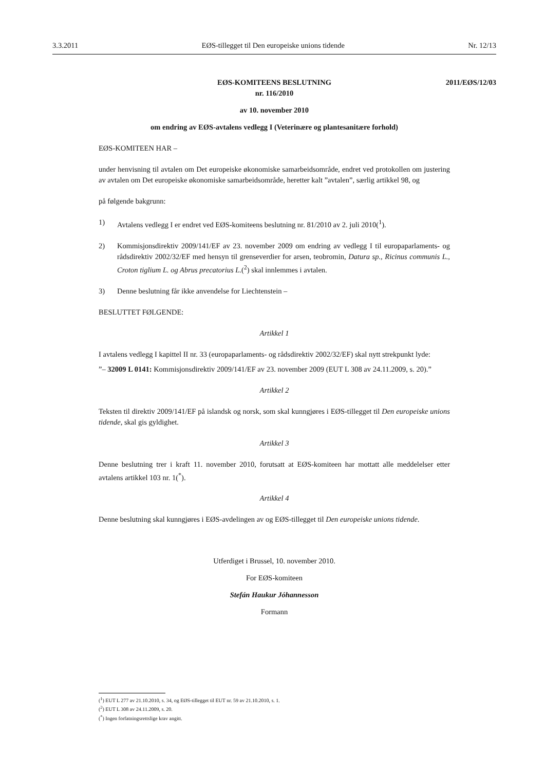3.3.2011 EØS-tillegget til Den europeiske unions tidende Nr. 12/13
2011/EØS/12/03
EØS-KOMITEENS BESLUTNING
nr. 116/2010
av 10. november 2010
om endring av EØS-avtalens vedlegg I (Veterinære og plantesanitære forhold)
EØS-KOMITEEN HAR –
under henvisning til avtalen om Det europeiske økonomiske samarbeidsområde, endret ved protokollen om justering av avtalen om Det europeiske økonomiske samarbeidsområde, heretter kalt ”avtalen”, særlig artikkel 98, og
på følgende bakgrunn:
1) Avtalens vedlegg I er endret ved EØS-komiteens beslutning nr. 81/2010 av 2. juli 2010(<sup>1</sup>).
2) Kommisjonsdirektiv 2009/141/EF av 23. november 2009 om endring av vedlegg I til europaparlaments- og rådsdirektiv 2002/32/EF med hensyn til grenseverdier for arsen, teobromin, Datura sp., Ricinus communis L., Croton tiglium L. og Abrus precatorius L.(<sup>2</sup>) skal innlemmes i avtalen.
3) Denne beslutning får ikke anvendelse for Liechtenstein –
BESLUTTET FØLGENDE:
Artikkel 1
I avtalens vedlegg I kapittel II nr. 33 (europaparlaments- og rådsdirektiv 2002/32/EF) skal nytt strekpunkt lyde:
”– 32009 L 0141: Kommisjonsdirektiv 2009/141/EF av 23. november 2009 (EUT L 308 av 24.11.2009, s. 20).”
Artikkel 2
Teksten til direktiv 2009/141/EF på islandsk og norsk, som skal kunngjøres i EØS-tillegget til Den europeiske unions tidende, skal gis gyldighet.
Artikkel 3
Denne beslutning trer i kraft 11. november 2010, forutsatt at EØS-komiteen har mottatt alle meddelelser etter avtalens artikkel 103 nr. 1(<sup>*</sup>).
Artikkel 4
Denne beslutning skal kunngjøres i EØS-avdelingen av og EØS-tillegget til Den europeiske unions tidende.
Utferdiget i Brussel, 10. november 2010.
For EØS-komiteen
Stefán Haukur Jóhannesson
Formann
(<sup>1</sup>) EUT L 277 av 21.10.2010, s. 34, og EØS-tillegget til EUT nr. 59 av 21.10.2010, s. 1.
(<sup>2</sup>) EUT L 308 av 24.11.2009, s. 20.
(<sup>*</sup>) Ingen forfatningsrettslige krav angitt.